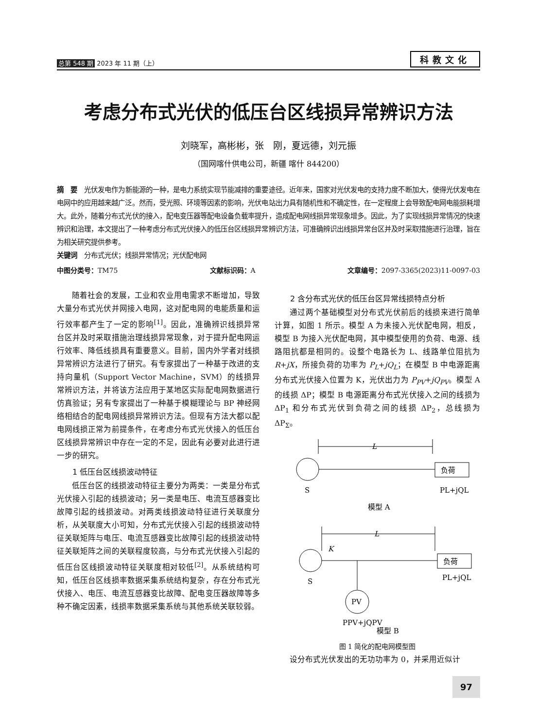总第 548 期 2023 年 11 期（上）
科教文化
考虑分布式光伏的低压台区线损异常辨识方法
刘晓军，高彬彬，张　刚，夏远德，刘元振
（国网喀什供电公司，新疆 喀什 844200）
摘　要　光伏发电作为新能源的一种，是电力系统实现节能减排的重要途径。近年来，国家对光伏发电的支持力度不断加大，使得光伏发电在电网中的应用越来越广泛。然而，受光照、环境等因素的影响，光伏电站出力具有随机性和不确定性，在一定程度上会导致配电网电能损耗增大。此外，随着分布式光伏的接入，配电变压器等配电设备负载率提升，造成配电网线损异常现象增多。因此，为了实现线损异常情况的快速辨识和治理，本文提出了一种考虑分布式光伏接入的低压台区线损异常辨识方法，可准确辨识出线损异常台区并及时采取措施进行治理，旨在为相关研究提供参考。
关键词　分布式光伏；线损异常情况；光伏配电网
中图分类号：TM75 文献标识码：A 文章编号：2097-3365(2023)11-0097-03
随着社会的发展，工业和农业用电需求不断增加，导致大量分布式光伏并网接入电网，这对配电网的电能质量和运行效率都产生了一定的影响<sup>[1]</sup>。因此，准确辨识线损异常台区并及时采取措施治理线损异常现象，对于提升配电网运行效率、降低线损具有重要意义。目前，国内外学者对线损异常辨识方法进行了研究。有专家提出了一种基于改进的支持向量机（Support Vector Machine，SVM）的线损异常辨识方法，并将该方法应用于某地区实际配电网数据进行仿真验证；另有专家提出了一种基于模糊理论与 BP 神经网络相结合的配电网线损异常辨识方法。但现有方法大都以配电网线损正常为前提条件，在考虑分布式光伏接入的低压台区线损异常辨识中存在一定的不足，因此有必要对此进行进一步的研究。
1 低压台区线损波动特征
低压台区的线损波动特征主要分为两类：一类是分布式光伏接入引起的线损波动；另一类是电压、电流互感器变比故障引起的线损波动。对两类线损波动特征进行关联度分析，从关联度大小可知，分布式光伏接入引起的线损波动特征关联矩阵与电压、电流互感器变比故障引起的线损波动特征关联矩阵之间的关联程度较高，与分布式光伏接入引起的低压台区线损波动特征关联度相对较低<sup>[2]</sup>。从系统结构可知，低压台区线损率数据采集系统结构复杂，存在分布式光伏接入、电压、电流互感器变比故障、配电变压器故障等多种不确定因素，线损率数据采集系统与其他系统关联较弱。
2 含分布式光伏的低压台区异常线损特点分析
通过两个基础模型对分布式光伏前后的线损来进行简单计算，如图 1 所示。模型 A 为未接入光伏配电网，相反，模型 B 为接入光伏配电网，其中模型使用的负荷、电源、线路阻抗都是相同的。设整个电路长为 L、线路单位阻抗为 R+jX，所接负荷的功率为 P<sub>L</sub>+jQ<sub>L</sub>；在模型 B 中电源距离分布式光伏接入位置为 K，光伏出力为 P<sub>PV</sub>+jQ<sub>PV</sub>。模型 A 的线损 ΔP；模型 B 电源距离分布式光伏接入之间的线损为 ΔP<sub>1</sub> 和分布式光伏到负荷之间的线损 ΔP<sub>2</sub>，总线损为 ΔP<sub>Σ</sub>。
L
负荷
S
PL+jQL
模型 A
L
K
负荷
S
PL+jQL
PV
PPV+jQPV
模型 B
图 1 简化的配电网模型图
设分布式光伏发出的无功功率为 0，并采用近似计
97